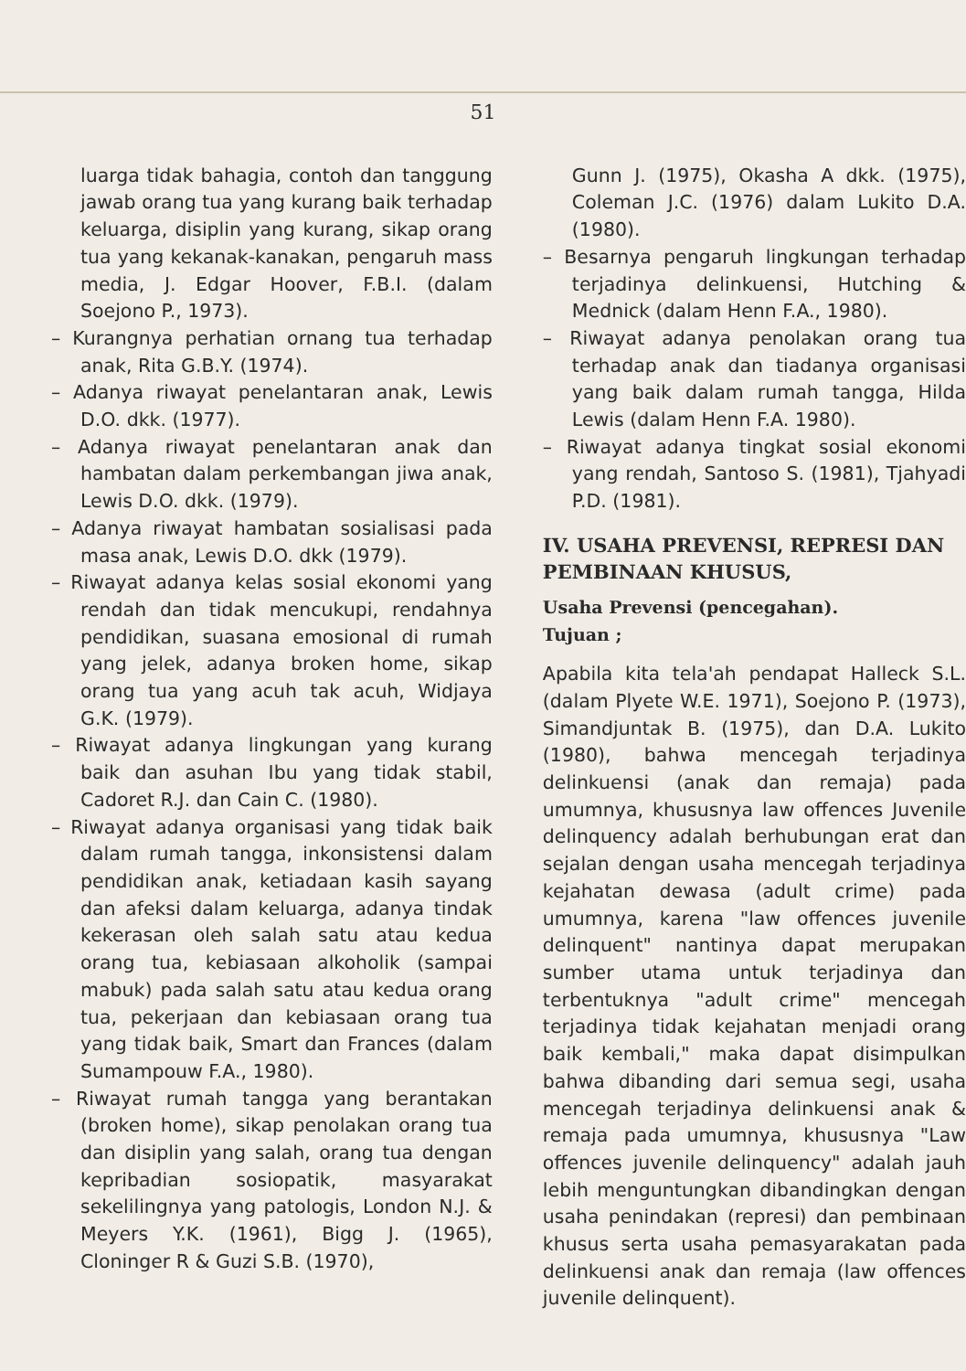51
luarga tidak bahagia, contoh dan tanggung jawab orang tua yang kurang baik terhadap keluarga, disiplin yang kurang, sikap orang tua yang kekanak-kanakan, pengaruh mass media, J. Edgar Hoover, F.B.I. (dalam Soejono P., 1973).
– Kurangnya perhatian ornang tua terhadap anak, Rita G.B.Y. (1974).
– Adanya riwayat penelantaran anak, Lewis D.O. dkk. (1977).
– Adanya riwayat penelantaran anak dan hambatan dalam perkembangan jiwa anak, Lewis D.O. dkk. (1979).
– Adanya riwayat hambatan sosialisasi pada masa anak, Lewis D.O. dkk (1979).
– Riwayat adanya kelas sosial ekonomi yang rendah dan tidak mencukupi, rendahnya pendidikan, suasana emosional di rumah yang jelek, adanya broken home, sikap orang tua yang acuh tak acuh, Widjaya G.K. (1979).
– Riwayat adanya lingkungan yang kurang baik dan asuhan Ibu yang tidak stabil, Cadoret R.J. dan Cain C. (1980).
– Riwayat adanya organisasi yang tidak baik dalam rumah tangga, inkonsistensi dalam pendidikan anak, ketiadaan kasih sayang dan afeksi dalam keluarga, adanya tindak kekerasan oleh salah satu atau kedua orang tua, kebiasaan alkoholik (sampai mabuk) pada salah satu atau kedua orang tua, pekerjaan dan kebiasaan orang tua yang tidak baik, Smart dan Frances (dalam Sumampouw F.A., 1980).
– Riwayat rumah tangga yang berantakan (broken home), sikap penolakan orang tua dan disiplin yang salah, orang tua dengan kepribadian sosiopatik, masyarakat sekelilingnya yang patologis, London N.J. & Meyers Y.K. (1961), Bigg J. (1965), Cloninger R & Guzi S.B. (1970),
Gunn J. (1975), Okasha A dkk. (1975), Coleman J.C. (1976) dalam Lukito D.A. (1980).
– Besarnya pengaruh lingkungan terhadap terjadinya delinkuensi, Hutching & Mednick (dalam Henn F.A., 1980).
– Riwayat adanya penolakan orang tua terhadap anak dan tiadanya organisasi yang baik dalam rumah tangga, Hilda Lewis (dalam Henn F.A. 1980).
– Riwayat adanya tingkat sosial ekonomi yang rendah, Santoso S. (1981), Tjahyadi P.D. (1981).
IV. USAHA PREVENSI, REPRESI DAN PEMBINAAN KHUSUS,
Usaha Prevensi (pencegahan).
Tujuan ;
Apabila kita tela'ah pendapat Halleck S.L. (dalam Plyete W.E. 1971), Soejono P. (1973), Simandjuntak B. (1975), dan D.A. Lukito (1980), bahwa mencegah terjadinya delinkuensi (anak dan remaja) pada umumnya, khususnya law offences Juvenile delinquency adalah berhubungan erat dan sejalan dengan usaha mencegah terjadinya kejahatan dewasa (adult crime) pada umumnya, karena "law offences juvenile delinquent" nantinya dapat merupakan sumber utama untuk terjadinya dan terbentuknya "adult crime" mencegah terjadinya tidak kejahatan menjadi orang baik kembali," maka dapat disimpulkan bahwa dibanding dari semua segi, usaha mencegah terjadinya delinkuensi anak & remaja pada umumnya, khususnya "Law offences juvenile delinquency" adalah jauh lebih menguntungkan dibandingkan dengan usaha penindakan (represi) dan pembinaan khusus serta usaha pemasyarakatan pada delinkuensi anak dan remaja (law offences juvenile delinquent).